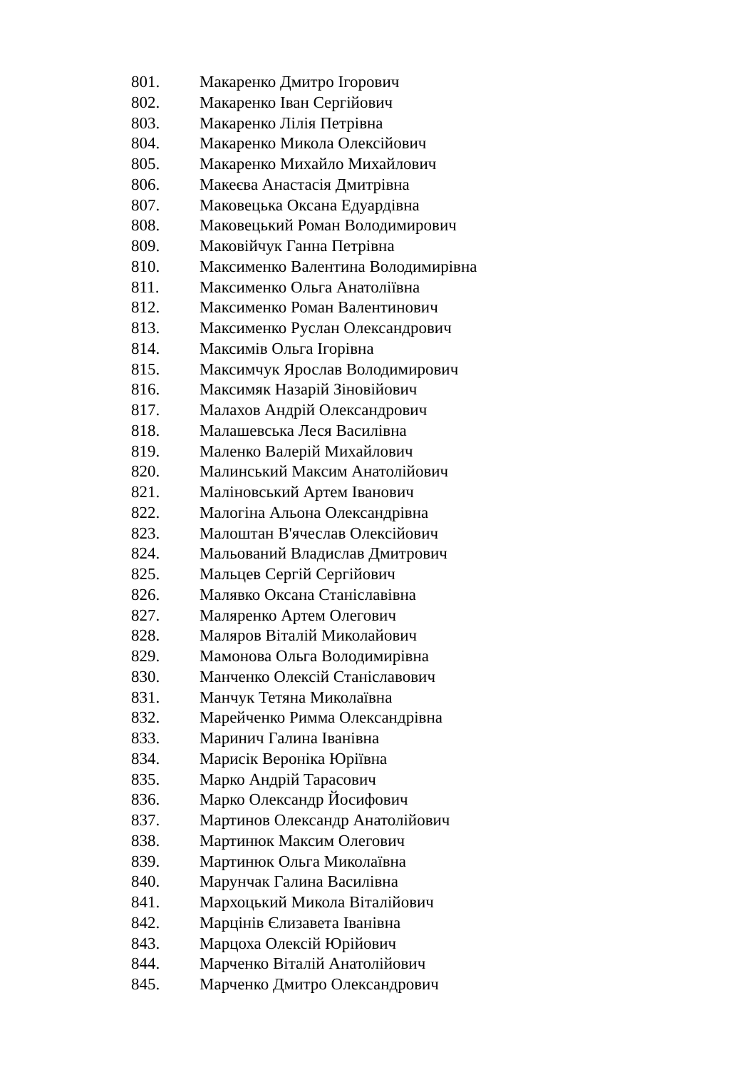801. Макаренко Дмитро Ігорович
802. Макаренко Іван Сергійович
803. Макаренко Лілія Петрівна
804. Макаренко Микола Олексійович
805. Макаренко Михайло Михайлович
806. Макеєва Анастасія Дмитрівна
807. Маковецька Оксана Едуардівна
808. Маковецький Роман Володимирович
809. Маковійчук Ганна Петрівна
810. Максименко Валентина Володимирівна
811. Максименко Ольга Анатоліївна
812. Максименко Роман Валентинович
813. Максименко Руслан Олександрович
814. Максимів Ольга Ігорівна
815. Максимчук Ярослав Володимирович
816. Максимяк Назарій Зіновійович
817. Малахов Андрій Олександрович
818. Малашевська Леся Василівна
819. Маленко Валерій Михайлович
820. Малинський Максим Анатолійович
821. Маліновський Артем Іванович
822. Малогіна Альона Олександрівна
823. Малоштан В'ячеслав Олексійович
824. Мальований Владислав Дмитрович
825. Мальцев Сергій Сергійович
826. Малявко Оксана Станіславівна
827. Маляренко Артем Олегович
828. Маляров Віталій Миколайович
829. Мамонова Ольга Володимирівна
830. Манченко Олексій Станіславович
831. Манчук Тетяна Миколаївна
832. Марейченко Римма Олександрівна
833. Маринич Галина Іванівна
834. Марисік Вероніка Юріївна
835. Марко Андрій Тарасович
836. Марко Олександр Йосифович
837. Мартинов Олександр Анатолійович
838. Мартинюк Максим Олегович
839. Мартинюк Ольга Миколаївна
840. Марунчак Галина Василівна
841. Мархоцький Микола Віталійович
842. Марцінів Єлизавета Іванівна
843. Марцоха Олексій Юрійович
844. Марченко Віталій Анатолійович
845. Марченко Дмитро Олександрович